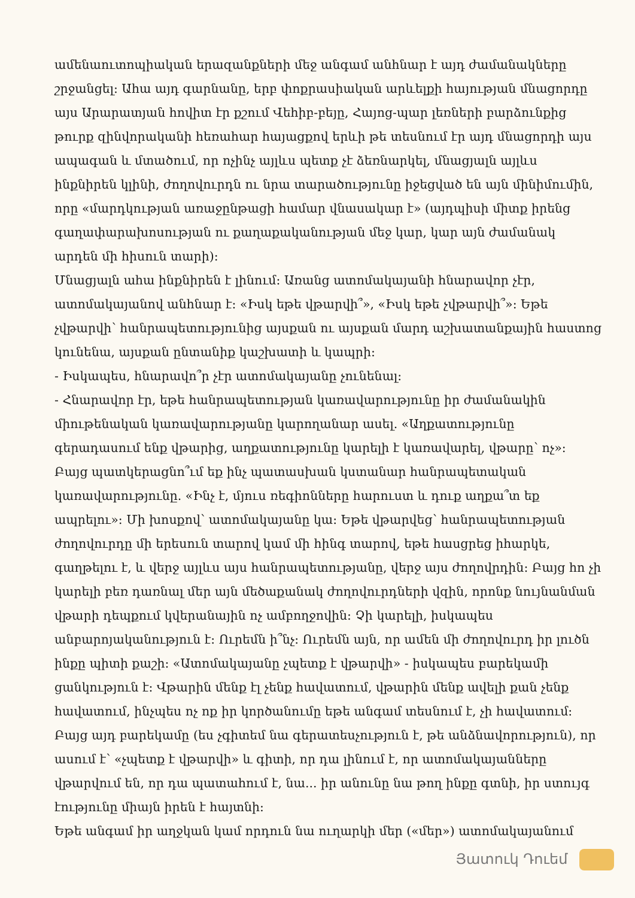ամենաուտոպիական երազանքների մեջ անգամ անհնար է այդ ժամանակները շրջանցել: Ահա այդ գարնանը, երբ փոքրասիական արևելքի հայության մնացորդը այս Արարատյան հովիտ էր քշում Վեհիբ-բեյը, Հայոց-պար լեռների բարձունքից թուրք զինվորականի հեռահար հայացքով երևի թե տեսնում էր այդ մնացորդի այս ապագան և մտածում, որ ոչինչ այլևս պետք չէ ձեռնարկել, մնացյալն այլևս ինքնիրեն կլինի, ժողովուրդն ու նրա տարածությունը իջեցված են այն մինիմումին, որը «մարդկության առաջընթացի համար վնասակար է» (այդպիսի միտք իրենց գաղափարախոսության ու քաղաքականության մեջ կար, կար այն ժամանակ արդեն մի հիսուն տարի):
Մնացյալն ահա ինքնիրեն է լինում: Առանց ատոմակայանի հնարավոր չէր, ատոմակայանով անհնար է: «Իսկ եթե վթարվի՞», «Իսկ եթե չվթարվի՞»: Եթե չվթարվի՝ հանրապետությունից այսքան ու այսքան մարդ աշխատանքային հաստոց կունենա, այսքան ընտանիք կաշխատի և կապրի:
- Իսկապես, հնարավո՞ր չէր ատոմակայանը չունենալ:
- Հնարավոր էր, եթե հանրապետության կառավարությունը իր ժամանակին միութենական կառավարությանը կարողանար ասել. «Աղքատությունը գերադասում ենք վթարից, աղքատությունը կարելի է կառավարել, վթարը՝ ոչ»: Բայց պատկերացնո՞ւմ եք ինչ պատասխան կստանար հանրապետական կառավարությունը. «Ինչ է, մյուս ռեգիոնները հարուստ և դուք աղքա՞տ եք ապրելու»: Մի խոսքով՝ ատոմակայանը կա: Եթե վթարվեց՝ հանրապետության ժողովուրդը մի երեսուն տարով կամ մի հինգ տարով, եթե հասցրեց իհարկե, գաղթելու է, և վերջ այլևս այս հանրապետությանը, վերջ այս ժողովրդին: Բայց հո չի կարելի բեռ դառնալ մեր այն մեծաքանակ ժողովուրդների վզին, որոնք նույնանման վթարի դեպքում կվերանային ոչ ամբողջովին: Չի կարելի, իսկապես անբարոյականություն է: Ուրեմն ի՞նչ: Ուրեմն այն, որ ամեն մի ժողովուրդ իր լուծն ինքը պիտի քաշի: «Ատոմակայանը չպետք է վթարվի» - իսկապես բարեկամի ցանկություն է: Վթարին մենք էլ չենք հավատում, վթարին մենք ավելի քան չենք հավատում, ինչպես ոչ ոք իր կործանումը եթե անգամ տեսնում է, չի հավատում: Բայց այդ բարեկամը (ես չգիտեմ նա գերատեսչություն է, թե անձնավորություն), որ ասում է՝ «չպետք է վթարվի» և գիտի, որ դա լինում է, որ ատոմակայանները վթարվում են, որ դա պատահում է, նա... իր անունը նա թող ինքը գտնի, իր ստույգ էությունը միայն իրեն է հայտնի:
Եթե անգամ իր աղջկան կամ որդուն նա ուղարկի մեր («մեր») ատոմակայանում
Յատուկ Դուեմ